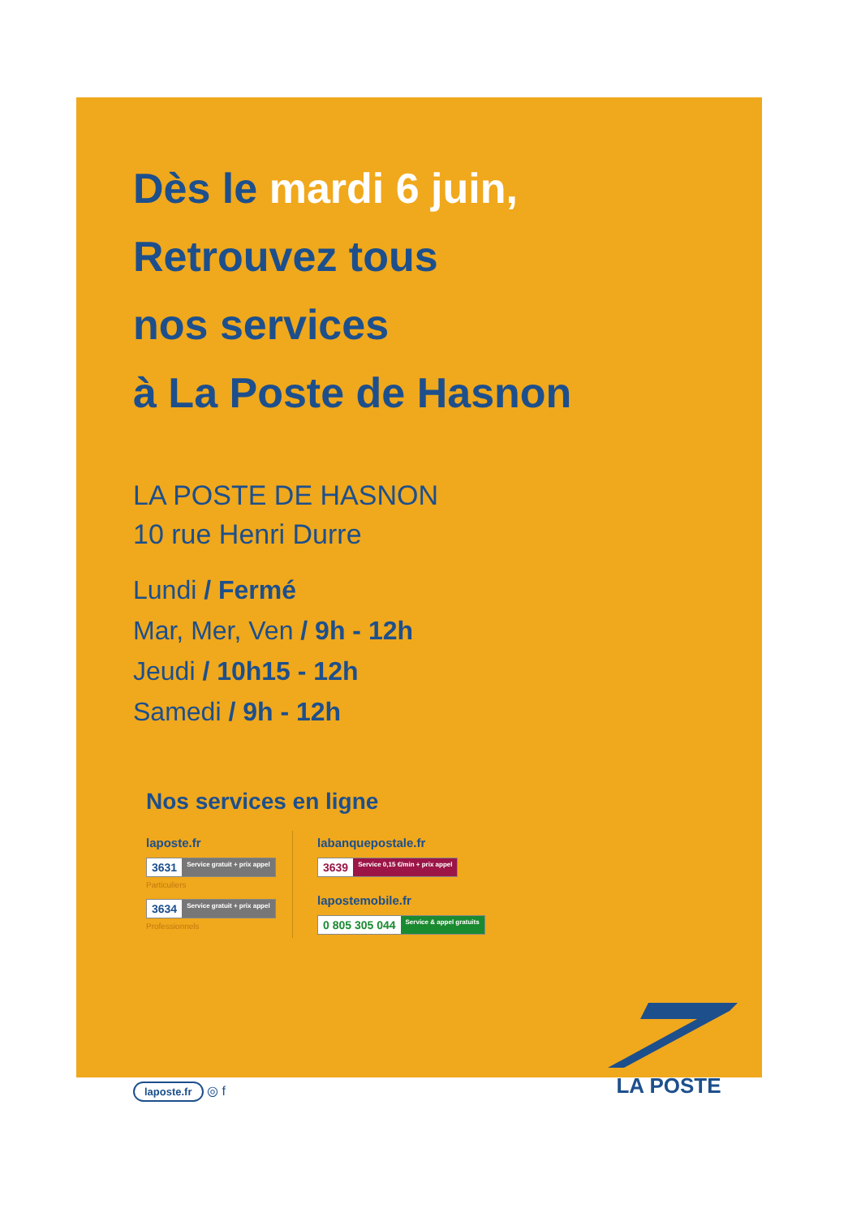Dès le mardi 6 juin,
Retrouvez tous
nos services
à La Poste de Hasnon
LA POSTE DE HASNON
10 rue Henri Durre
Lundi / Fermé
Mar, Mer, Ven / 9h - 12h
Jeudi / 10h15 - 12h
Samedi / 9h - 12h
Nos services en ligne
laposte.fr
3631 Service gratuit + prix appel
Particuliers
3634 Service gratuit + prix appel
Professionnels
labanquepostale.fr
3639 Service 0,15 €/min + prix appel
lapostemobile.fr
0 805 305 044 Service & appel gratuits
laposte.fr ◎ f
LA POSTE